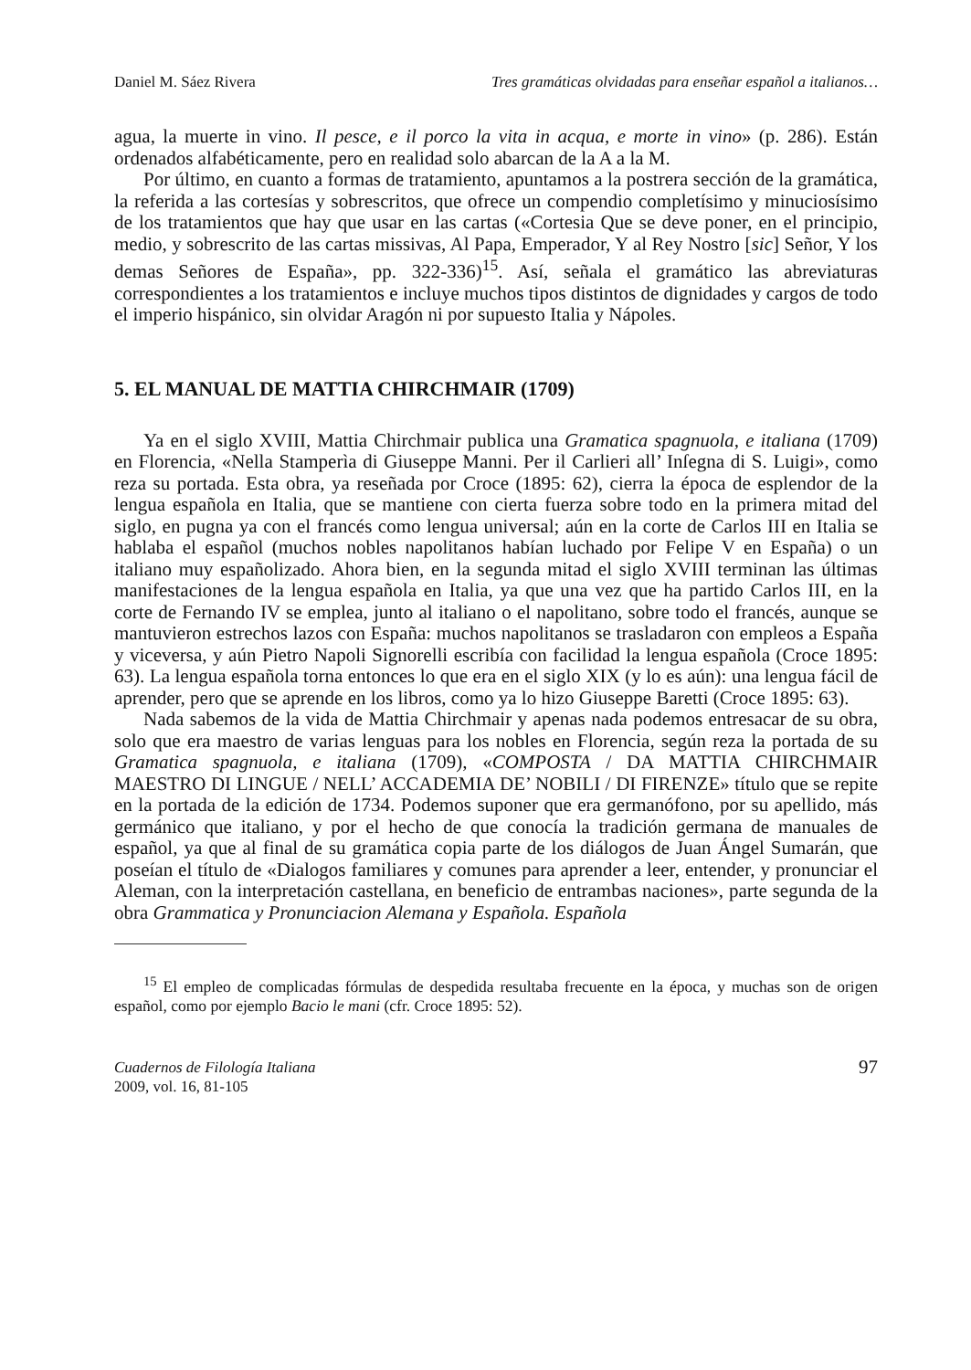Daniel M. Sáez Rivera Tres gramáticas olvidadas para enseñar español a italianos…
agua, la muerte in vino. Il pesce, e il porco la vita in acqua, e morte in vino» (p. 286). Están ordenados alfabéticamente, pero en realidad solo abarcan de la A a la M.
Por último, en cuanto a formas de tratamiento, apuntamos a la postrera sección de la gramática, la referida a las cortesías y sobrescritos, que ofrece un compendio completísimo y minuciosísimo de los tratamientos que hay que usar en las cartas («Cortesia Que se deve poner, en el principio, medio, y sobrescrito de las cartas missivas, Al Papa, Emperador, Y al Rey Nostro [sic] Señor, Y los demas Señores de España», pp. 322-336)<sup>15</sup>. Así, señala el gramático las abreviaturas correspondientes a los tratamientos e incluye muchos tipos distintos de dignidades y cargos de todo el imperio hispánico, sin olvidar Aragón ni por supuesto Italia y Nápoles.
5. EL MANUAL DE MATTIA CHIRCHMAIR (1709)
Ya en el siglo XVIII, Mattia Chirchmair publica una Gramatica spagnuola, e italiana (1709) en Florencia, «Nella Stamperìa di Giuseppe Manni. Per il Carlieri all’ Inſegna di S. Luigi», como reza su portada. Esta obra, ya reseñada por Croce (1895: 62), cierra la época de esplendor de la lengua española en Italia, que se mantiene con cierta fuerza sobre todo en la primera mitad del siglo, en pugna ya con el francés como lengua universal; aún en la corte de Carlos III en Italia se hablaba el español (muchos nobles napolitanos habían luchado por Felipe V en España) o un italiano muy españolizado. Ahora bien, en la segunda mitad el siglo XVIII terminan las últimas manifestaciones de la lengua española en Italia, ya que una vez que ha partido Carlos III, en la corte de Fernando IV se emplea, junto al italiano o el napolitano, sobre todo el francés, aunque se mantuvieron estrechos lazos con España: muchos napolitanos se trasladaron con empleos a España y viceversa, y aún Pietro Napoli Signorelli escribía con facilidad la lengua española (Croce 1895: 63). La lengua española torna entonces lo que era en el siglo XIX (y lo es aún): una lengua fácil de aprender, pero que se aprende en los libros, como ya lo hizo Giuseppe Baretti (Croce 1895: 63).
Nada sabemos de la vida de Mattia Chirchmair y apenas nada podemos entresacar de su obra, solo que era maestro de varias lenguas para los nobles en Florencia, según reza la portada de su Gramatica spagnuola, e italiana (1709), «COMPOSTA / DA MATTIA CHIRCHMAIR MAESTRO DI LINGUE / NELL’ ACCADEMIA DE’ NOBILI / DI FIRENZE» título que se repite en la portada de la edición de 1734. Podemos suponer que era germanófono, por su apellido, más germánico que italiano, y por el hecho de que conocía la tradición germana de manuales de español, ya que al final de su gramática copia parte de los diálogos de Juan Ángel Sumarán, que poseían el título de «Dialogos familiares y comunes para aprender a leer, entender, y pronunciar el Aleman, con la interpretación castellana, en beneficio de entrambas naciones», parte segunda de la obra Grammatica y Pronunciacion Alemana y Española. Española
<sup>15</sup> El empleo de complicadas fórmulas de despedida resultaba frecuente en la época, y muchas son de origen español, como por ejemplo Bacio le mani (cfr. Croce 1895: 52).
Cuadernos de Filología Italiana
2009, vol. 16, 81-105
97